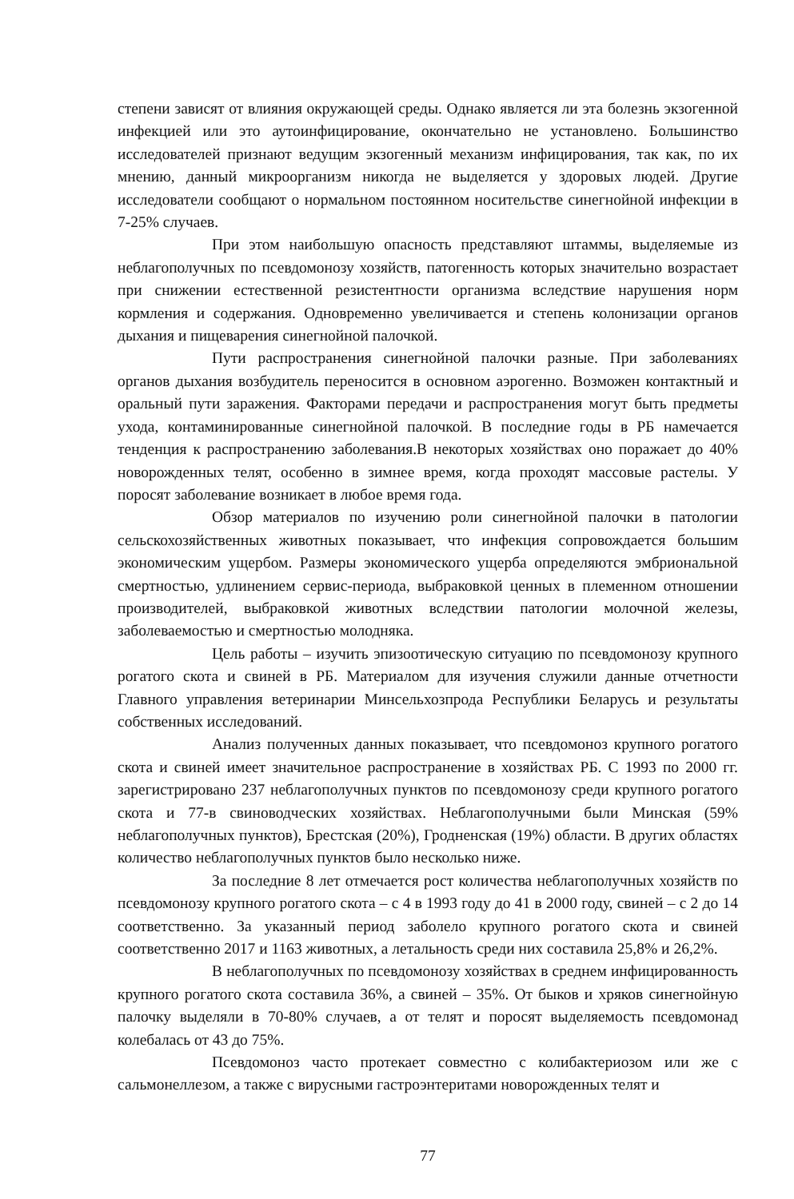степени зависят от влияния окружающей среды. Однако является ли эта болезнь экзогенной инфекцией или это аутоинфицирование, окончательно не установлено. Большинство исследователей признают ведущим экзогенный механизм инфицирования, так как, по их мнению, данный микроорганизм никогда не выделяется у здоровых людей. Другие исследователи сообщают о нормальном постоянном носительстве синегнойной инфекции в 7-25% случаев.
При этом наибольшую опасность представляют штаммы, выделяемые из неблагополучных по псевдомонозу хозяйств, патогенность которых значительно возрастает при снижении естественной резистентности организма вследствие нарушения норм кормления и содержания. Одновременно увеличивается и степень колонизации органов дыхания и пищеварения синегнойной палочкой.
Пути распространения синегнойной палочки разные. При заболеваниях органов дыхания возбудитель переносится в основном аэрогенно. Возможен контактный и оральный пути заражения. Факторами передачи и распространения могут быть предметы ухода, контаминированные синегнойной палочкой. В последние годы в РБ намечается тенденция к распространению заболевания.В некоторых хозяйствах оно поражает до 40% новорожденных телят, особенно в зимнее время, когда проходят массовые растелы. У поросят заболевание возникает в любое время года.
Обзор материалов по изучению роли синегнойной палочки в патологии сельскохозяйственных животных показывает, что инфекция сопровождается большим экономическим ущербом. Размеры экономического ущерба определяются эмбриональной смертностью, удлинением сервис-периода, выбраковкой ценных в племенном отношении производителей, выбраковкой животных вследствии патологии молочной железы, заболеваемостью и смертностью молодняка.
Цель работы – изучить эпизоотическую ситуацию по псевдомонозу крупного рогатого скота и свиней в РБ. Материалом для изучения служили данные отчетности Главного управления ветеринарии Минсельхозпрода Республики Беларусь и результаты собственных исследований.
Анализ полученных данных показывает, что псевдомоноз крупного рогатого скота и свиней имеет значительное распространение в хозяйствах РБ. С 1993 по 2000 гг. зарегистрировано 237 неблагополучных пунктов по псевдомонозу среди крупного рогатого скота и 77-в свиноводческих хозяйствах. Неблагополучными были Минская (59% неблагополучных пунктов), Брестская (20%), Гродненская (19%) области. В других областях количество неблагополучных пунктов было несколько ниже.
За последние 8 лет отмечается рост количества неблагополучных хозяйств по псевдомонозу крупного рогатого скота – с 4 в 1993 году до 41 в 2000 году, свиней – с 2 до 14 соответственно. За указанный период заболело крупного рогатого скота и свиней соответственно 2017 и 1163 животных, а летальность среди них составила 25,8% и 26,2%.
В неблагополучных по псевдомонозу хозяйствах в среднем инфицированность крупного рогатого скота составила 36%, а свиней – 35%. От быков и хряков синегнойную палочку выделяли в 70-80% случаев, а от телят и поросят выделяемость псевдомонад колебалась от 43 до 75%.
Псевдомоноз часто протекает совместно с колибактериозом или же с сальмонеллезом, а также с вирусными гастроэнтеритами новорожденных телят и
77